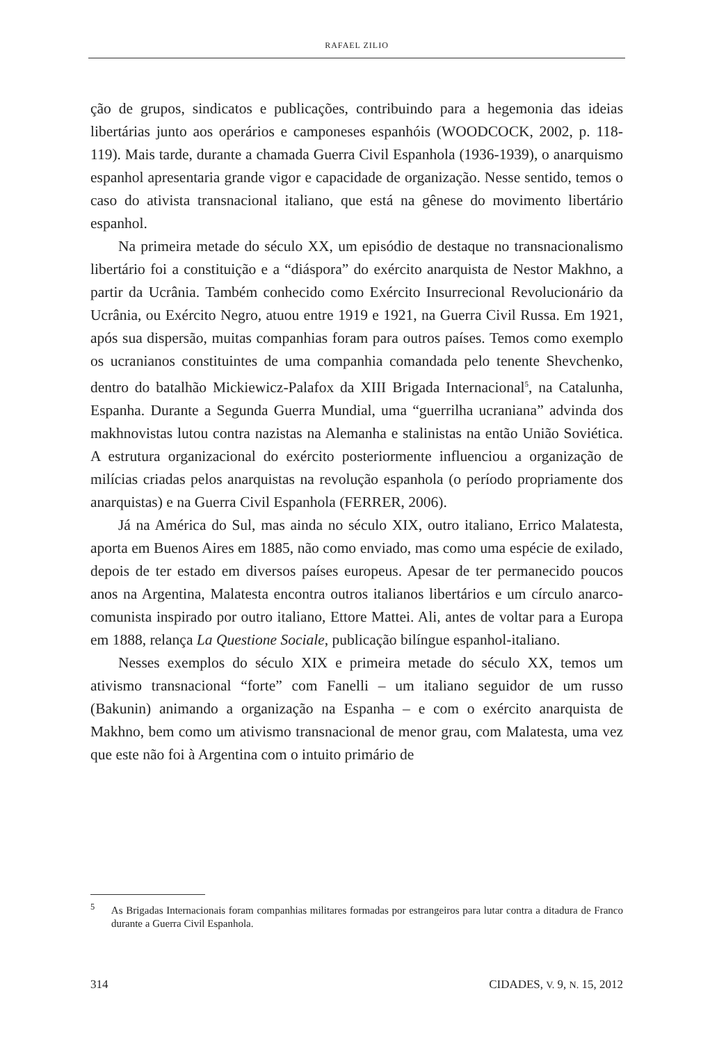RAFAEL ZILIO
ção de grupos, sindicatos e publicações, contribuindo para a hegemonia das ideias libertárias junto aos operários e camponeses espanhóis (WOODCOCK, 2002, p. 118-119). Mais tarde, durante a chamada Guerra Civil Espanhola (1936-1939), o anarquismo espanhol apresentaria grande vigor e capacidade de organização. Nesse sentido, temos o caso do ativista transnacional italiano, que está na gênese do movimento libertário espanhol.
Na primeira metade do século XX, um episódio de destaque no transnacionalismo libertário foi a constituição e a “diáspora” do exército anarquista de Nestor Makhno, a partir da Ucrânia. Também conhecido como Exército Insurrecional Revolucionário da Ucrânia, ou Exército Negro, atuou entre 1919 e 1921, na Guerra Civil Russa. Em 1921, após sua dispersão, muitas companhias foram para outros países. Temos como exemplo os ucranianos constituintes de uma companhia comandada pelo tenente Shevchenko, dentro do batalhão Mickiewicz-Palafox da XIII Brigada Internacional<sup>5</sup>, na Catalunha, Espanha. Durante a Segunda Guerra Mundial, uma “guerrilha ucraniana” advinda dos makhnovistas lutou contra nazistas na Alemanha e stalinistas na então União Soviética. A estrutura organizacional do exército posteriormente influenciou a organização de milícias criadas pelos anarquistas na revolução espanhola (o período propriamente dos anarquistas) e na Guerra Civil Espanhola (FERRER, 2006).
Já na América do Sul, mas ainda no século XIX, outro italiano, Errico Malatesta, aporta em Buenos Aires em 1885, não como enviado, mas como uma espécie de exilado, depois de ter estado em diversos países europeus. Apesar de ter permanecido poucos anos na Argentina, Malatesta encontra outros italianos libertários e um círculo anarco-comunista inspirado por outro italiano, Ettore Mattei. Ali, antes de voltar para a Europa em 1888, relança La Questione Sociale, publicação bilíngue espanhol-italiano.
Nesses exemplos do século XIX e primeira metade do século XX, temos um ativismo transnacional “forte” com Fanelli – um italiano seguidor de um russo (Bakunin) animando a organização na Espanha – e com o exército anarquista de Makhno, bem como um ativismo transnacional de menor grau, com Malatesta, uma vez que este não foi à Argentina com o intuito primário de
<sup>5</sup> As Brigadas Internacionais foram companhias militares formadas por estrangeiros para lutar contra a ditadura de Franco durante a Guerra Civil Espanhola.
314 CIDADES, V. 9, N. 15, 2012